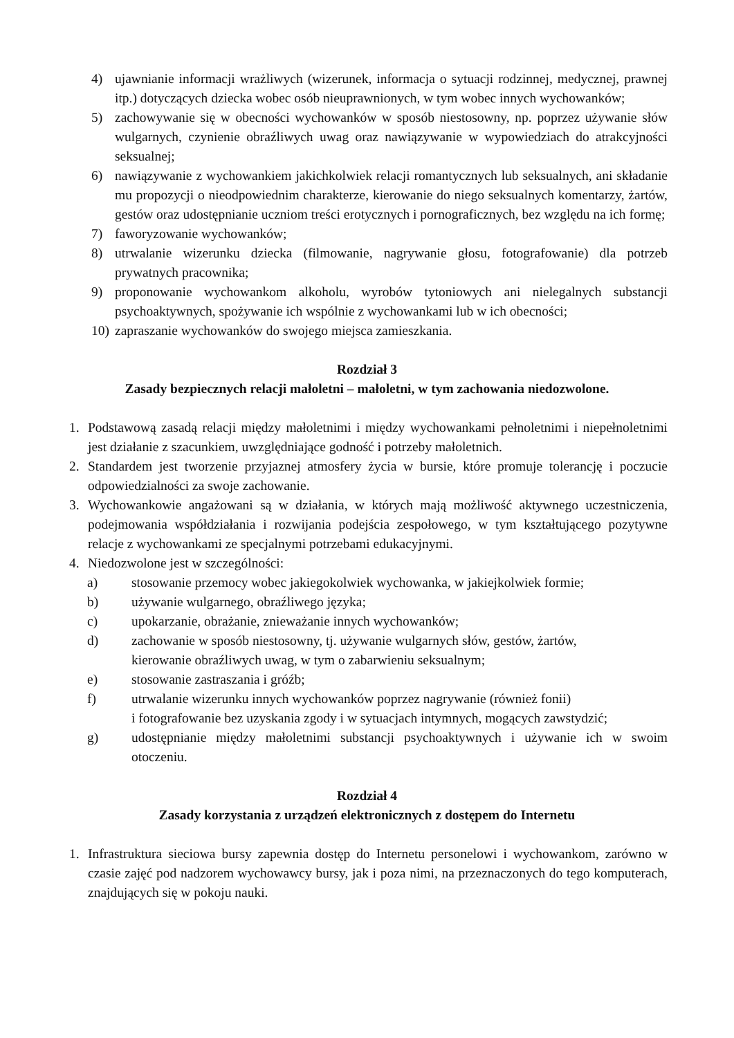4) ujawnianie informacji wrażliwych (wizerunek, informacja o sytuacji rodzinnej, medycznej, prawnej itp.) dotyczących dziecka wobec osób nieuprawnionych, w tym wobec innych wychowanków;
5) zachowywanie się w obecności wychowanków w sposób niestosowny, np. poprzez używanie słów wulgarnych, czynienie obraźliwych uwag oraz nawiązywanie w wypowiedziach do atrakcyjności seksualnej;
6) nawiązywanie z wychowankiem jakichkolwiek relacji romantycznych lub seksualnych, ani składanie mu propozycji o nieodpowiednim charakterze, kierowanie do niego seksualnych komentarzy, żartów, gestów oraz udostępnianie uczniom treści erotycznych i pornograficznych, bez względu na ich formę;
7) faworyzowanie wychowanków;
8) utrwalanie wizerunku dziecka (filmowanie, nagrywanie głosu, fotografowanie) dla potrzeb prywatnych pracownika;
9) proponowanie wychowankom alkoholu, wyrobów tytoniowych ani nielegalnych substancji psychoaktywnych, spożywanie ich wspólnie z wychowankami lub w ich obecności;
10) zapraszanie wychowanków do swojego miejsca zamieszkania.
Rozdział 3
Zasady bezpiecznych relacji małoletni – małoletni, w tym zachowania niedozwolone.
1. Podstawową zasadą relacji między małoletnimi i między wychowankami pełnoletnimi i niepełnoletnimi jest działanie z szacunkiem, uwzględniające godność i potrzeby małoletnich.
2. Standardem jest tworzenie przyjaznej atmosfery życia w bursie, które promuje tolerancję i poczucie odpowiedzialności za swoje zachowanie.
3. Wychowankowie angażowani są w działania, w których mają możliwość aktywnego uczestniczenia, podejmowania współdziałania i rozwijania podejścia zespołowego, w tym kształtującego pozytywne relacje z wychowankami ze specjalnymi potrzebami edukacyjnymi.
4. Niedozwolone jest w szczególności:
a) stosowanie przemocy wobec jakiegokolwiek wychowanka, w jakiejkolwiek formie;
b) używanie wulgarnego, obraźliwego języka;
c) upokarzanie, obrażanie, znieważanie innych wychowanków;
d) zachowanie w sposób niestosowny, tj. używanie wulgarnych słów, gestów, żartów,
kierowanie obraźliwych uwag, w tym o zabarwieniu seksualnym;
e) stosowanie zastraszania i gróźb;
f) utrwalanie wizerunku innych wychowanków poprzez nagrywanie (również fonii)
i fotografowanie bez uzyskania zgody i w sytuacjach intymnych, mogących zawstydzić;
g) udostępnianie między małoletnimi substancji psychoaktywnych i używanie ich w swoim otoczeniu.
Rozdział 4
Zasady korzystania z urządzeń elektronicznych z dostępem do Internetu
1. Infrastruktura sieciowa bursy zapewnia dostęp do Internetu personelowi i wychowankom, zarówno w czasie zajęć pod nadzorem wychowawcy bursy, jak i poza nimi, na przeznaczonych do tego komputerach, znajdujących się w pokoju nauki.